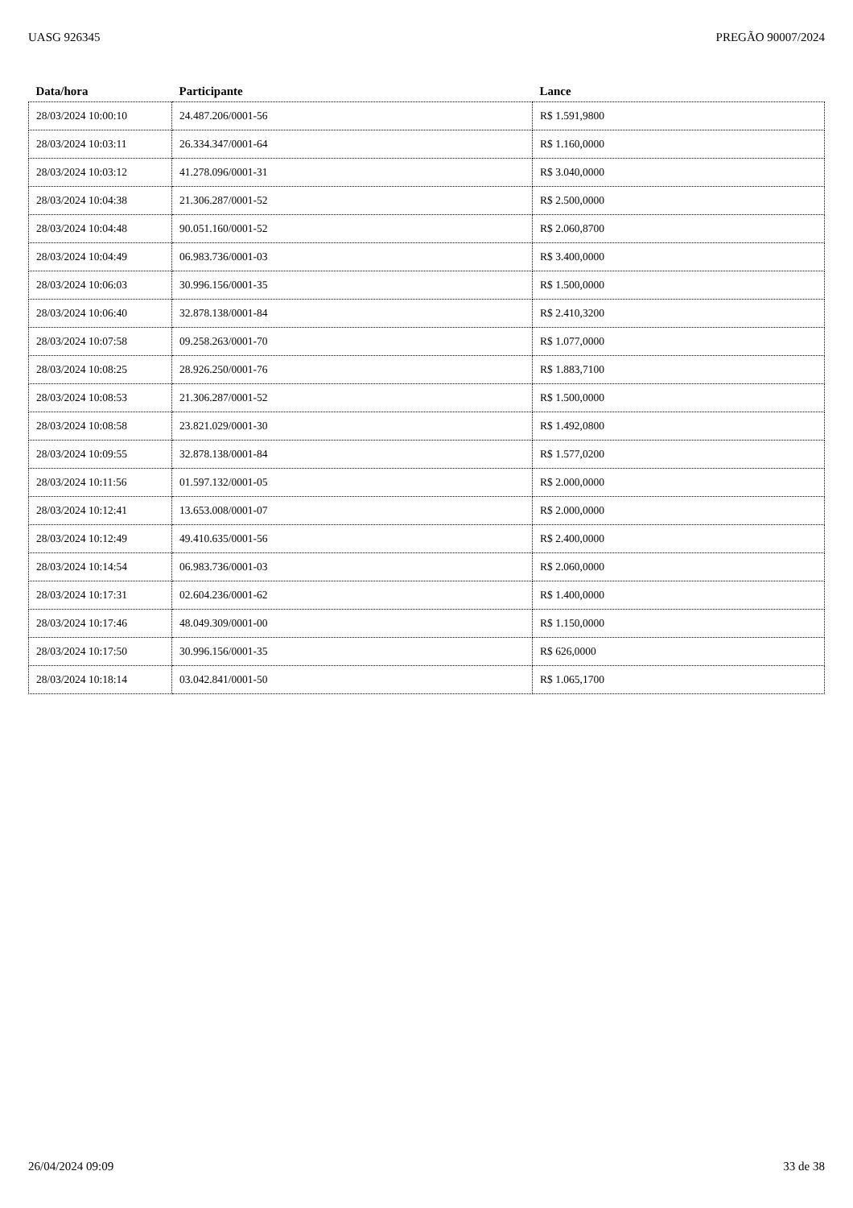UASG 926345 PREGÃO 90007/2024
| Data/hora | Participante | Lance |
| --- | --- | --- |
| 28/03/2024 10:00:10 | 24.487.206/0001-56 | R$ 1.591,9800 |
| 28/03/2024 10:03:11 | 26.334.347/0001-64 | R$ 1.160,0000 |
| 28/03/2024 10:03:12 | 41.278.096/0001-31 | R$ 3.040,0000 |
| 28/03/2024 10:04:38 | 21.306.287/0001-52 | R$ 2.500,0000 |
| 28/03/2024 10:04:48 | 90.051.160/0001-52 | R$ 2.060,8700 |
| 28/03/2024 10:04:49 | 06.983.736/0001-03 | R$ 3.400,0000 |
| 28/03/2024 10:06:03 | 30.996.156/0001-35 | R$ 1.500,0000 |
| 28/03/2024 10:06:40 | 32.878.138/0001-84 | R$ 2.410,3200 |
| 28/03/2024 10:07:58 | 09.258.263/0001-70 | R$ 1.077,0000 |
| 28/03/2024 10:08:25 | 28.926.250/0001-76 | R$ 1.883,7100 |
| 28/03/2024 10:08:53 | 21.306.287/0001-52 | R$ 1.500,0000 |
| 28/03/2024 10:08:58 | 23.821.029/0001-30 | R$ 1.492,0800 |
| 28/03/2024 10:09:55 | 32.878.138/0001-84 | R$ 1.577,0200 |
| 28/03/2024 10:11:56 | 01.597.132/0001-05 | R$ 2.000,0000 |
| 28/03/2024 10:12:41 | 13.653.008/0001-07 | R$ 2.000,0000 |
| 28/03/2024 10:12:49 | 49.410.635/0001-56 | R$ 2.400,0000 |
| 28/03/2024 10:14:54 | 06.983.736/0001-03 | R$ 2.060,0000 |
| 28/03/2024 10:17:31 | 02.604.236/0001-62 | R$ 1.400,0000 |
| 28/03/2024 10:17:46 | 48.049.309/0001-00 | R$ 1.150,0000 |
| 28/03/2024 10:17:50 | 30.996.156/0001-35 | R$ 626,0000 |
| 28/03/2024 10:18:14 | 03.042.841/0001-50 | R$ 1.065,1700 |
26/04/2024 09:09 33 de 38